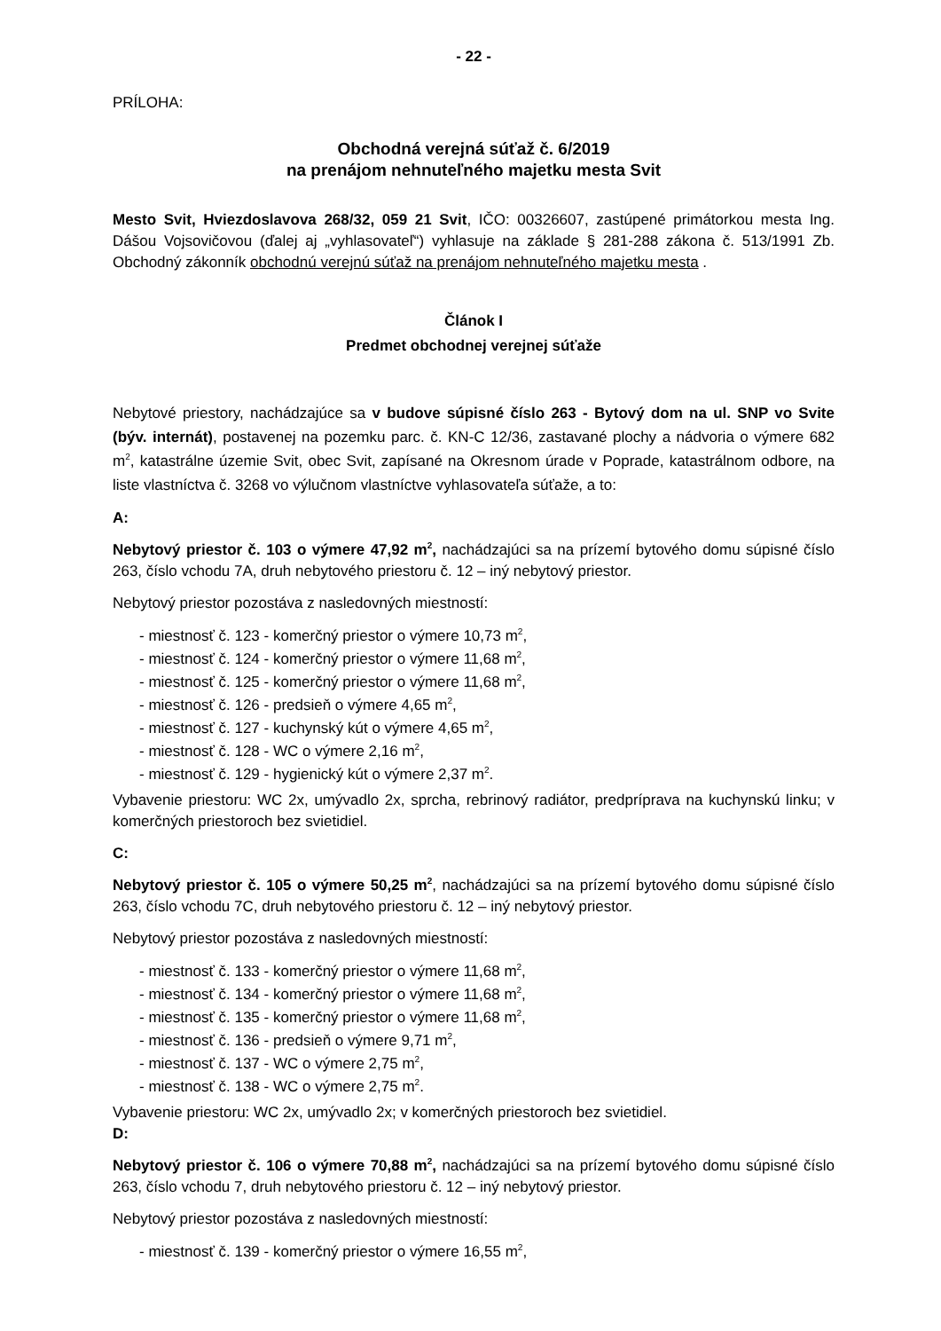- 22 -
PRÍLOHA:
Obchodná verejná súťaž č. 6/2019
na prenájom nehnuteľného majetku mesta Svit
Mesto Svit, Hviezdoslavova 268/32, 059 21 Svit, IČO: 00326607, zastúpené primátorkou mesta Ing. Dášou Vojsovičovou (ďalej aj „vyhlasovateľ“) vyhlasuje na základe § 281-288 zákona č. 513/1991 Zb. Obchodný zákonník obchodnú verejnú súťaž na prenájom nehnuteľného majetku mesta .
Článok I
Predmet obchodnej verejnej súťaže
Nebytové priestory, nachádzajúce sa v budove súpisné číslo 263 - Bytový dom na ul. SNP vo Svite (býv. internát), postavenej na pozemku parc. č. KN-C 12/36, zastavané plochy a nádvoria o výmere 682 m<sup>2</sup>, katastrálne územie Svit, obec Svit, zapísané na Okresnom úrade v Poprade, katastrálnom odbore, na liste vlastníctva č. 3268 vo výlučnom vlastníctve vyhlasovateľa súťaže, a to:
A:
Nebytový priestor č. 103 o výmere 47,92 m<sup>2</sup>, nachádzajúci sa na prízemí bytového domu súpisné číslo 263, číslo vchodu 7A, druh nebytového priestoru č. 12 – iný nebytový priestor.
Nebytový priestor pozostáva z nasledovných miestností:
- miestnosť č. 123 - komerčný priestor o výmere 10,73 m<sup>2</sup>,
- miestnosť č. 124 - komerčný priestor o výmere 11,68 m<sup>2</sup>,
- miestnosť č. 125 - komerčný priestor o výmere 11,68 m<sup>2</sup>,
- miestnosť č. 126 - predsieň o výmere 4,65 m<sup>2</sup>,
- miestnosť č. 127 - kuchynský kút o výmere 4,65 m<sup>2</sup>,
- miestnosť č. 128 - WC o výmere 2,16 m<sup>2</sup>,
- miestnosť č. 129 - hygienický kút o výmere 2,37 m<sup>2</sup>.
Vybavenie priestoru: WC 2x, umývadlo 2x, sprcha, rebrinový radiátor, predpríprava na kuchynskú linku; v komerčných priestoroch bez svietidiel.
C:
Nebytový priestor č. 105 o výmere 50,25 m<sup>2</sup>, nachádzajúci sa na prízemí bytového domu súpisné číslo 263, číslo vchodu 7C, druh nebytového priestoru č. 12 – iný nebytový priestor.
Nebytový priestor pozostáva z nasledovných miestností:
- miestnosť č. 133 - komerčný priestor o výmere 11,68 m<sup>2</sup>,
- miestnosť č. 134 - komerčný priestor o výmere 11,68 m<sup>2</sup>,
- miestnosť č. 135 - komerčný priestor o výmere 11,68 m<sup>2</sup>,
- miestnosť č. 136 - predsieň o výmere 9,71 m<sup>2</sup>,
- miestnosť č. 137 - WC o výmere 2,75 m<sup>2</sup>,
- miestnosť č. 138 - WC o výmere 2,75 m<sup>2</sup>.
Vybavenie priestoru: WC 2x, umývadlo 2x; v komerčných priestoroch bez svietidiel.
D:
Nebytový priestor č. 106 o výmere 70,88 m<sup>2</sup>, nachádzajúci sa na prízemí bytového domu súpisné číslo 263, číslo vchodu 7, druh nebytového priestoru č. 12 – iný nebytový priestor.
Nebytový priestor pozostáva z nasledovných miestností:
- miestnosť č. 139 - komerčný priestor o výmere 16,55 m<sup>2</sup>,